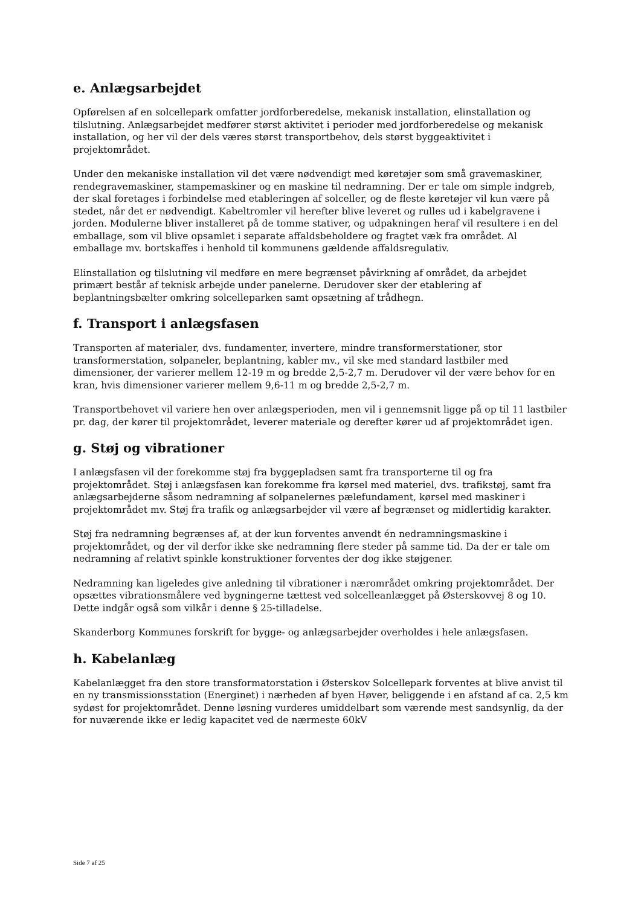e. Anlægsarbejdet
Opførelsen af en solcellepark omfatter jordforberedelse, mekanisk installation, elinstallation og tilslutning. Anlægsarbejdet medfører størst aktivitet i perioder med jordforberedelse og mekanisk installation, og her vil der dels væres størst transportbehov, dels størst byggeaktivitet i projektområdet.
Under den mekaniske installation vil det være nødvendigt med køretøjer som små gravemaskiner, rendegravemaskiner, stampemaskiner og en maskine til nedramning. Der er tale om simple indgreb, der skal foretages i forbindelse med etableringen af solceller, og de fleste køretøjer vil kun være på stedet, når det er nødvendigt. Kabeltromler vil herefter blive leveret og rulles ud i kabelgravene i jorden. Modulerne bliver installeret på de tomme stativer, og udpakningen heraf vil resultere i en del emballage, som vil blive opsamlet i separate affaldsbeholdere og fragtet væk fra området. Al emballage mv. bortskaffes i henhold til kommunens gældende affaldsregulativ.
Elinstallation og tilslutning vil medføre en mere begrænset påvirkning af området, da arbejdet primært består af teknisk arbejde under panelerne. Derudover sker der etablering af beplantningsbælter omkring solcelleparken samt opsætning af trådhegn.
f. Transport i anlægsfasen
Transporten af materialer, dvs. fundamenter, invertere, mindre transformerstationer, stor transformerstation, solpaneler, beplantning, kabler mv., vil ske med standard lastbiler med dimensioner, der varierer mellem 12-19 m og bredde 2,5-2,7 m. Derudover vil der være behov for en kran, hvis dimensioner varierer mellem 9,6-11 m og bredde 2,5-2,7 m.
Transportbehovet vil variere hen over anlægsperioden, men vil i gennemsnit ligge på op til 11 lastbiler pr. dag, der kører til projektområdet, leverer materiale og derefter kører ud af projektområdet igen.
g. Støj og vibrationer
I anlægsfasen vil der forekomme støj fra byggepladsen samt fra transporterne til og fra projektområdet. Støj i anlægsfasen kan forekomme fra kørsel med materiel, dvs. trafikstøj, samt fra anlægsarbejderne såsom nedramning af solpanelernes pælefundament, kørsel med maskiner i projektområdet mv. Støj fra trafik og anlægsarbejder vil være af begrænset og midlertidig karakter.
Støj fra nedramning begrænses af, at der kun forventes anvendt én nedramningsmaskine i projektområdet, og der vil derfor ikke ske nedramning flere steder på samme tid. Da der er tale om nedramning af relativt spinkle konstruktioner forventes der dog ikke støjgener.
Nedramning kan ligeledes give anledning til vibrationer i nærområdet omkring projektområdet. Der opsættes vibrationsmålere ved bygningerne tættest ved solcelleanlægget på Østerskovvej 8 og 10. Dette indgår også som vilkår i denne § 25-tilladelse.
Skanderborg Kommunes forskrift for bygge- og anlægsarbejder overholdes i hele anlægsfasen.
h. Kabelanlæg
Kabelanlægget fra den store transformatorstation i Østerskov Solcellepark forventes at blive anvist til en ny transmissionsstation (Energinet) i nærheden af byen Høver, beliggende i en afstand af ca. 2,5 km sydøst for projektområdet. Denne løsning vurderes umiddelbart som værende mest sandsynlig, da der for nuværende ikke er ledig kapacitet ved de nærmeste 60kV
Side 7 af 25